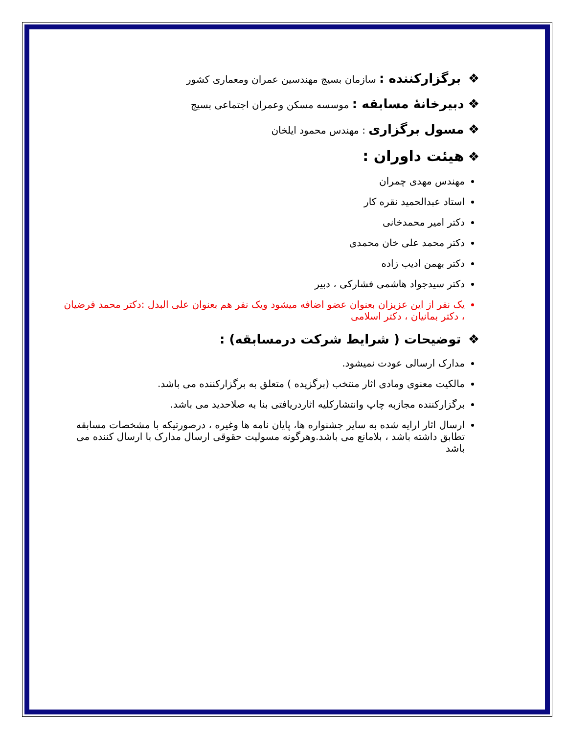❖ برگزارکننده : سازمان بسیج مهندسین عمران ومعماری کشور
❖دبیرخانهٔ مسابقه : موسسه مسکن وعمران اجتماعی بسیج
❖مسول برگزاری : مهندس محمود ایلخان
❖هیئت داوران :
مهندس مهدی چمران
استاد عبدالحمید نقره کار
دکتر امیر محمدخانی
دکتر محمد علی خان محمدی
دکتر بهمن ادیب زاده
دکتر سیدجواد هاشمی فشارکی ، دبیر
یک نفر از این عزیزان بعنوان عضو اضافه میشود ویک نفر هم بعنوان علی البدل :دکتر محمد فرضیان ، دکتر بمانیان ، دکتر اسلامی
❖ توضیحات ( شرایط شرکت درمسابقه) :
مدارک ارسالی عودت نمیشود.
مالکیت معنوی ومادی اثار منتخب (برگزیده ) متعلق به برگزارکننده می باشد.
برگزارکننده مجازبه چاپ وانتشارکلیه اثاردریافتی بنا به صلاحدید می باشد.
ارسال اثار ارایه شده به سایر جشنواره ها، پایان نامه ها وغیره ، درصورتیکه با مشخصات مسابقه تطابق داشته باشد ، بلامانع می باشد.وهرگونه مسولیت حقوقی ارسال مدارک با ارسال کننده می باشد